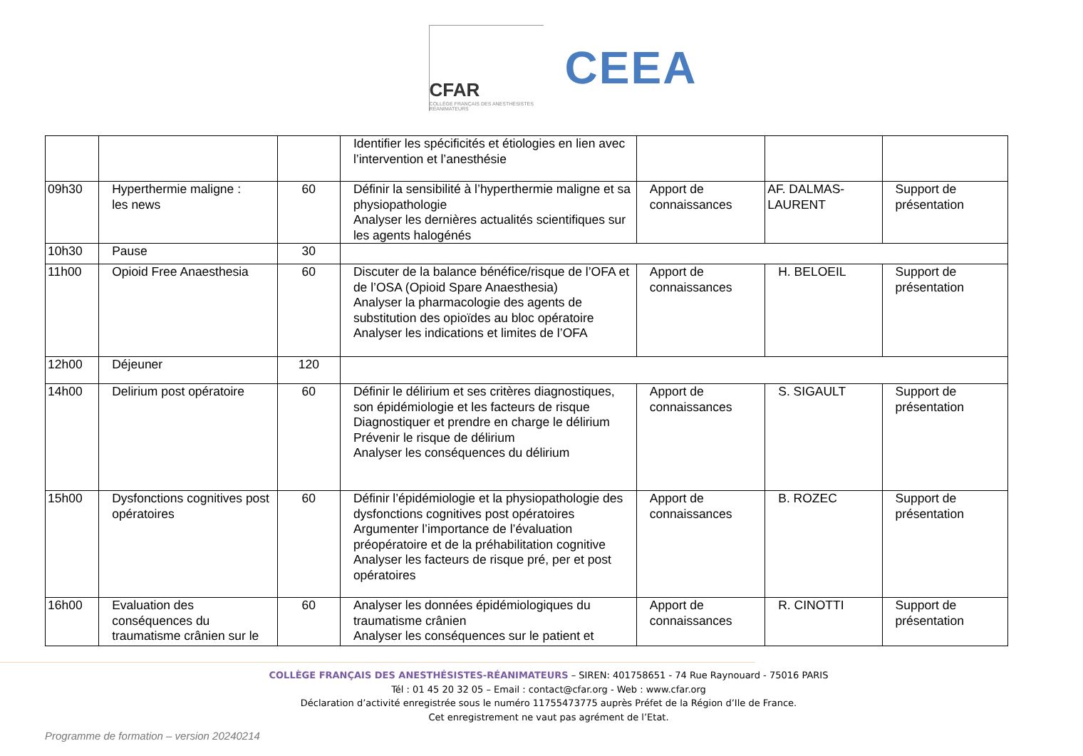CFAR
COLLÈGE FRANÇAIS DES ANESTHÉSISTES RÉANIMATEURS
CEEA
| | | | Identifier les spécificités et étiologies en lien avec l’intervention et l’anesthésie | | | |
| 09h30 | Hyperthermie maligne : les news | 60 | Définir la sensibilité à l’hyperthermie maligne et sa physiopathologie Analyser les dernières actualités scientifiques sur les agents halogénés | Apport de connaissances | AF. DALMAS-LAURENT | Support de présentation |
| 10h30 | Pause | 30 | | | | |
| 11h00 | Opioid Free Anaesthesia | 60 | Discuter de la balance bénéfice/risque de l’OFA et de l’OSA (Opioid Spare Anaesthesia) Analyser la pharmacologie des agents de substitution des opioïdes au bloc opératoire Analyser les indications et limites de l’OFA | Apport de connaissances | H. BELOEIL | Support de présentation |
| 12h00 | Déjeuner | 120 | | | | |
| 14h00 | Delirium post opératoire | 60 | Définir le délirium et ses critères diagnostiques, son épidémiologie et les facteurs de risque Diagnostiquer et prendre en charge le délirium Prévenir le risque de délirium Analyser les conséquences du délirium | Apport de connaissances | S. SIGAULT | Support de présentation |
| 15h00 | Dysfonctions cognitives post opératoires | 60 | Définir l’épidémiologie et la physiopathologie des dysfonctions cognitives post opératoires Argumenter l’importance de l’évaluation préopératoire et de la préhabilitation cognitive Analyser les facteurs de risque pré, per et post opératoires | Apport de connaissances | B. ROZEC | Support de présentation |
| 16h00 | Evaluation des conséquences du traumatisme crânien sur le | 60 | Analyser les données épidémiologiques du traumatisme crânien Analyser les conséquences sur le patient et | Apport de connaissances | R. CINOTTI | Support de présentation |
COLLÈGE FRANÇAIS DES ANESTHÉSISTES-RÉANIMATEURS – SIREN: 401758651 - 74 Rue Raynouard - 75016 PARIS
Tél : 01 45 20 32 05 – Email : contact@cfar.org - Web : www.cfar.org
Déclaration d’activité enregistrée sous le numéro 11755473775 auprès Préfet de la Région d’Ile de France.
Cet enregistrement ne vaut pas agrément de l’Etat.
Programme de formation – version 20240214